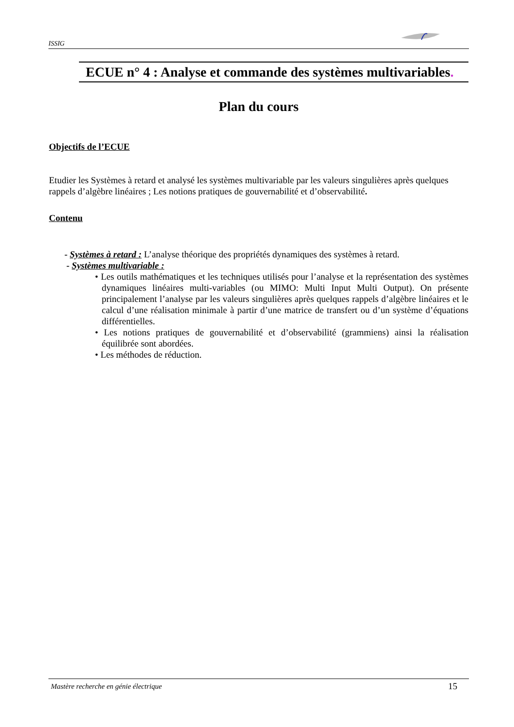ISSIG
ECUE n° 4 : Analyse et commande des systèmes multivariables.
Plan du cours
Objectifs de l’ECUE
Etudier les Systèmes à retard et analysé les systèmes multivariable par les valeurs singulières après quelques rappels d’algèbre linéaires ; Les notions pratiques de gouvernabilité et d’observabilité.
Contenu
- Systèmes à retard : L’analyse théorique des propriétés dynamiques des systèmes à retard.
- Systèmes multivariable :
• Les outils mathématiques et les techniques utilisés pour l’analyse et la représentation des systèmes dynamiques linéaires multi-variables (ou MIMO: Multi Input Multi Output). On présente principalement l’analyse par les valeurs singulières après quelques rappels d’algèbre linéaires et le calcul d’une réalisation minimale à partir d’une matrice de transfert ou d’un système d’équations différentielles.
• Les notions pratiques de gouvernabilité et d’observabilité (grammiens) ainsi la réalisation équilibrée sont abordées.
• Les méthodes de réduction.
Mastère recherche en génie électrique 15